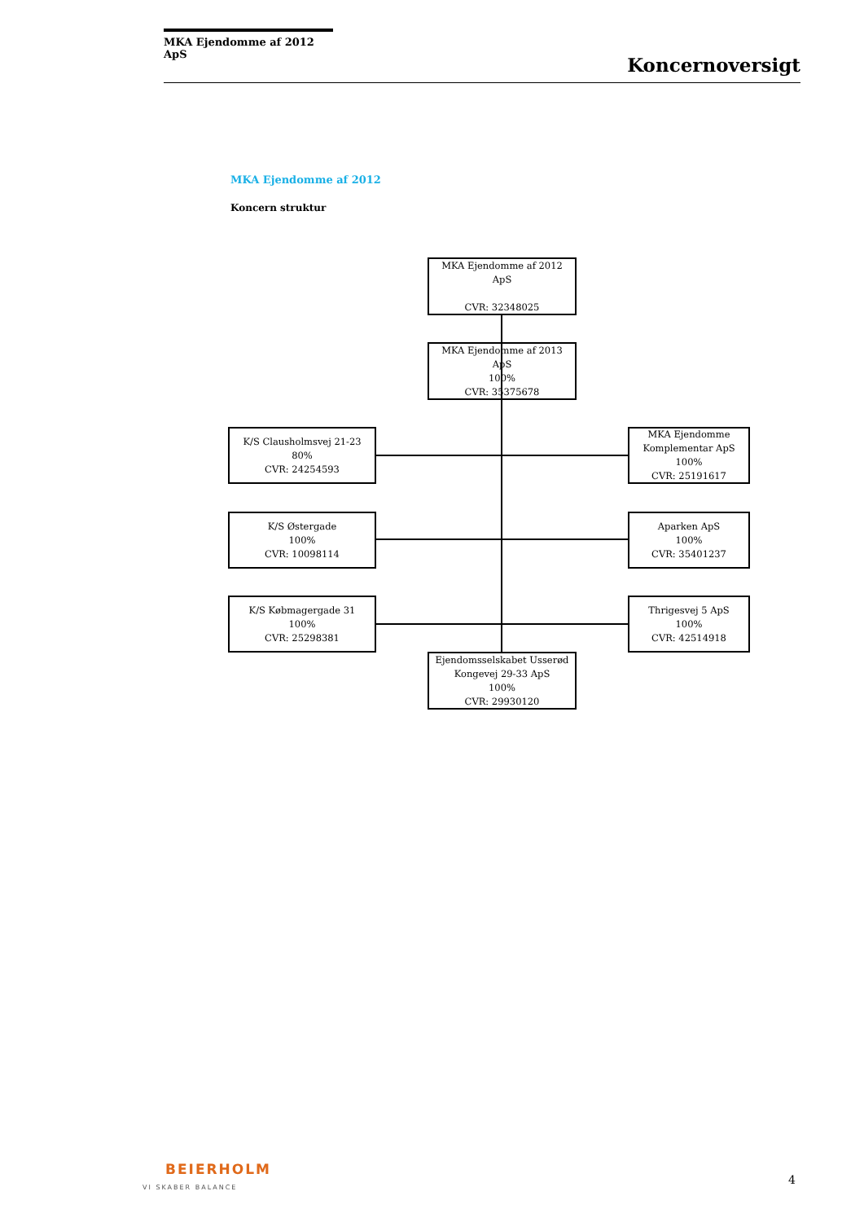MKA Ejendomme af 2012 ApS
Koncernoversigt
MKA Ejendomme af 2012
Koncern struktur
MKA Ejendomme af 2012
ApS
CVR: 32348025
MKA Ejendomme af 2013
ApS
100%
CVR: 35375678
K/S Clausholmsvej 21-23
80%
CVR: 24254593
MKA Ejendomme
Komplementar ApS
100%
CVR: 25191617
K/S Østergade
100%
CVR: 10098114
Aparken ApS
100%
CVR: 35401237
K/S Købmagergade 31
100%
CVR: 25298381
Thrigesvej 5 ApS
100%
CVR: 42514918
Ejendomsselskabet Usserød
Kongevej 29-33 ApS
100%
CVR: 29930120
BEIERHOLM
VI SKABER BALANCE
4